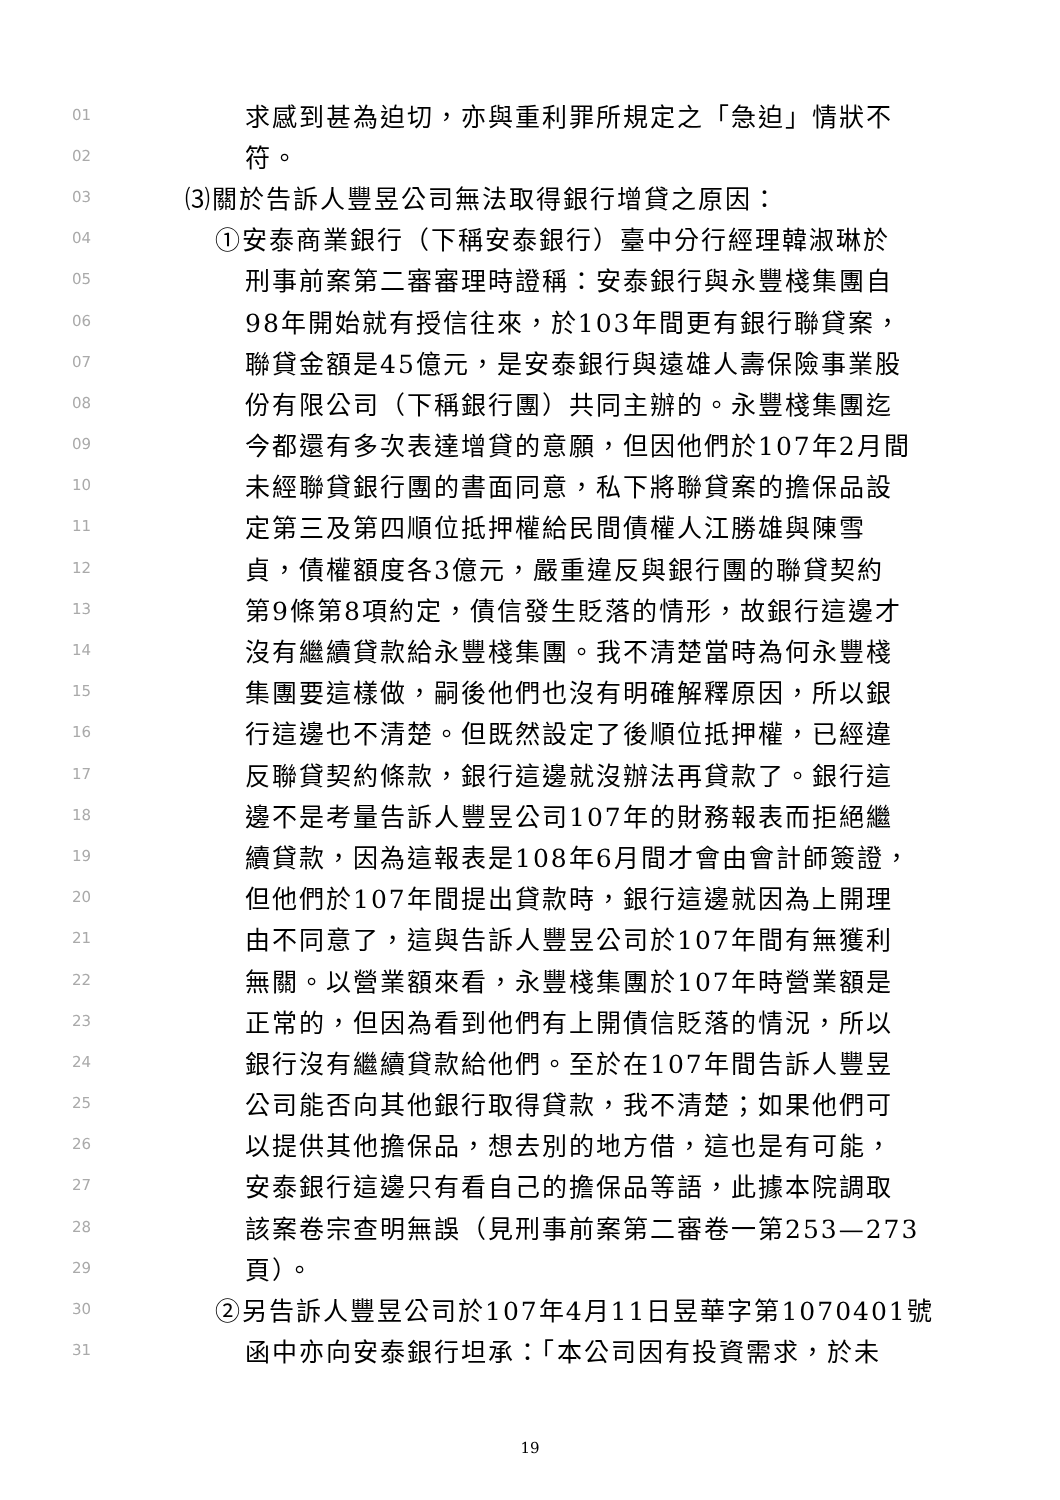01 求感到甚為迫切，亦與重利罪所規定之「急迫」情狀不
02 符。
03 ⑶關於告訴人豐昱公司無法取得銀行增貸之原因：
04 ①安泰商業銀行（下稱安泰銀行）臺中分行經理韓淑琳於
05 刑事前案第二審審理時證稱：安泰銀行與永豐棧集團自
06 98年開始就有授信往來，於103年間更有銀行聯貸案，
07 聯貸金額是45億元，是安泰銀行與遠雄人壽保險事業股
08 份有限公司（下稱銀行團）共同主辦的。永豐棧集團迄
09 今都還有多次表達增貸的意願，但因他們於107年2月間
10 未經聯貸銀行團的書面同意，私下將聯貸案的擔保品設
11 定第三及第四順位抵押權給民間債權人江勝雄與陳雪
12 貞，債權額度各3億元，嚴重違反與銀行團的聯貸契約
13 第9條第8項約定，債信發生貶落的情形，故銀行這邊才
14 沒有繼續貸款給永豐棧集團。我不清楚當時為何永豐棧
15 集團要這樣做，嗣後他們也沒有明確解釋原因，所以銀
16 行這邊也不清楚。但既然設定了後順位抵押權，已經違
17 反聯貸契約條款，銀行這邊就沒辦法再貸款了。銀行這
18 邊不是考量告訴人豐昱公司107年的財務報表而拒絕繼
19 續貸款，因為這報表是108年6月間才會由會計師簽證，
20 但他們於107年間提出貸款時，銀行這邊就因為上開理
21 由不同意了，這與告訴人豐昱公司於107年間有無獲利
22 無關。以營業額來看，永豐棧集團於107年時營業額是
23 正常的，但因為看到他們有上開債信貶落的情況，所以
24 銀行沒有繼續貸款給他們。至於在107年間告訴人豐昱
25 公司能否向其他銀行取得貸款，我不清楚；如果他們可
26 以提供其他擔保品，想去別的地方借，這也是有可能，
27 安泰銀行這邊只有看自己的擔保品等語，此據本院調取
28 該案卷宗查明無誤（見刑事前案第二審卷一第253—273
29 頁）。
30 ②另告訴人豐昱公司於107年4月11日昱華字第1070401號
31 函中亦向安泰銀行坦承：「本公司因有投資需求，於未
19